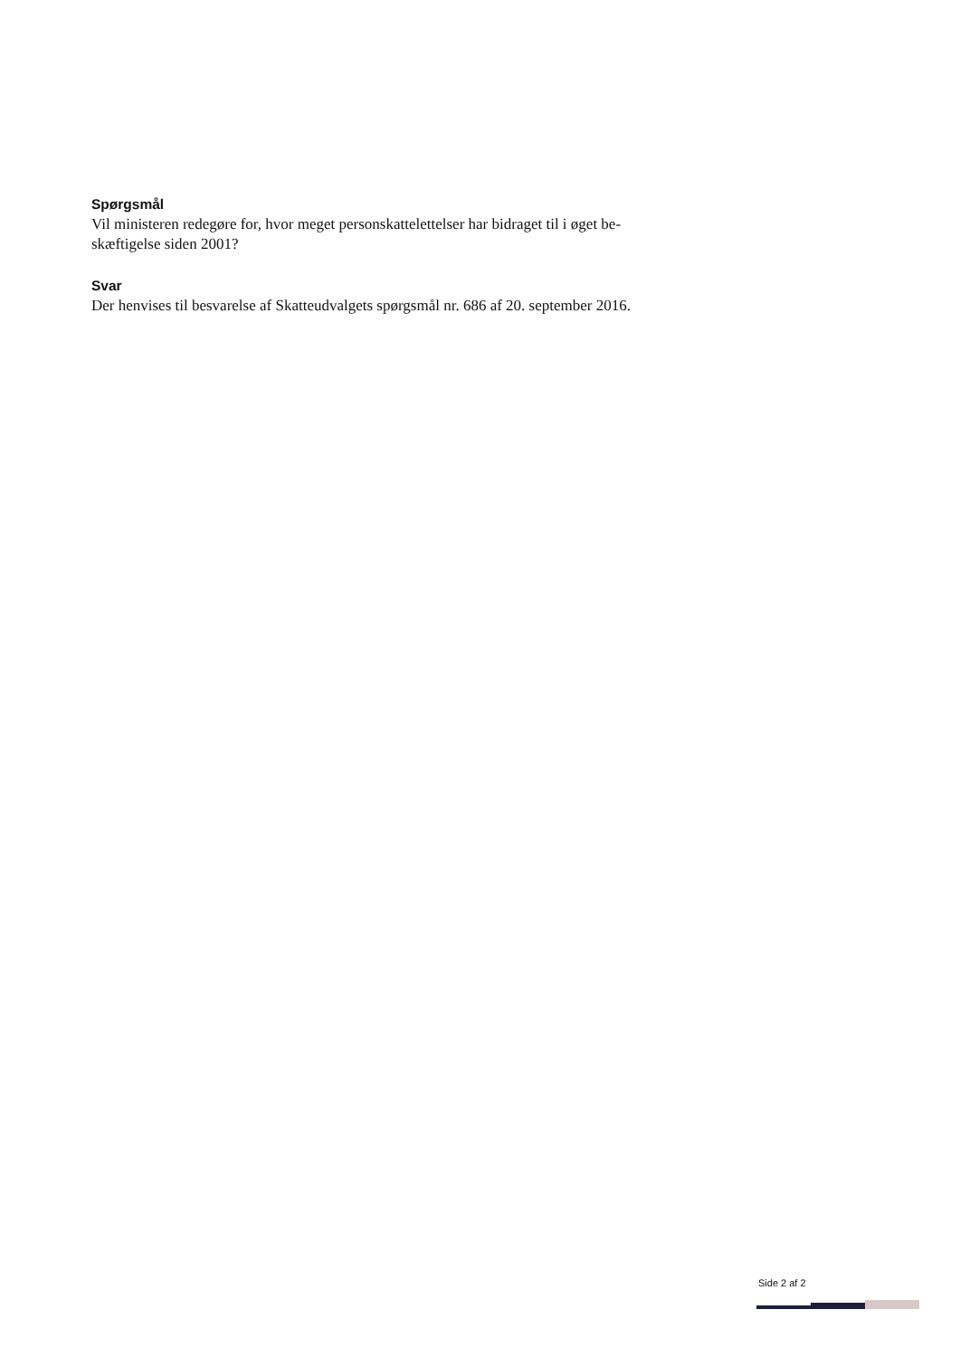Spørgsmål
Vil ministeren redegøre for, hvor meget personskattelettelser har bidraget til i øget be-
skæftigelse siden 2001?
Svar
Der henvises til besvarelse af Skatteudvalgets spørgsmål nr. 686 af 20. september 2016.
Side 2 af 2